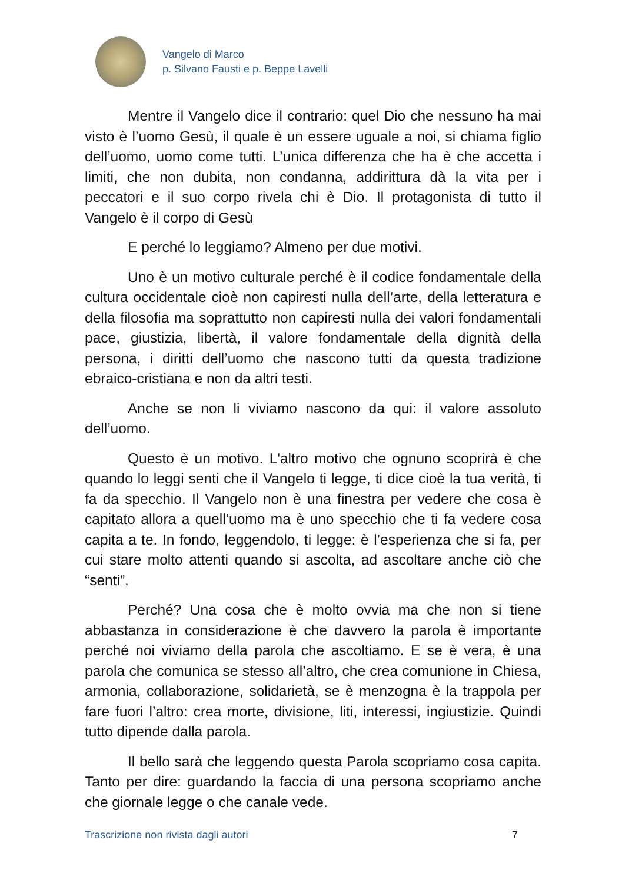Vangelo di Marco
p. Silvano Fausti e p. Beppe Lavelli
Mentre il Vangelo dice il contrario: quel Dio che nessuno ha mai visto è l’uomo Gesù, il quale è un essere uguale a noi, si chiama figlio dell’uomo, uomo come tutti. L’unica differenza che ha è che accetta i limiti, che non dubita, non condanna, addirittura dà la vita per i peccatori e il suo corpo rivela chi è Dio. Il protagonista di tutto il Vangelo è il corpo di Gesù
E perché lo leggiamo? Almeno per due motivi.
Uno è un motivo culturale perché è il codice fondamentale della cultura occidentale cioè non capiresti nulla dell’arte, della letteratura e della filosofia ma soprattutto non capiresti nulla dei valori fondamentali pace, giustizia, libertà, il valore fondamentale della dignità della persona, i diritti dell’uomo che nascono tutti da questa tradizione ebraico-cristiana e non da altri testi.
Anche se non li viviamo nascono da qui: il valore assoluto dell’uomo.
Questo è un motivo. L'altro motivo che ognuno scoprirà è che quando lo leggi senti che il Vangelo ti legge, ti dice cioè la tua verità, ti fa da specchio. Il Vangelo non è una finestra per vedere che cosa è capitato allora a quell’uomo ma è uno specchio che ti fa vedere cosa capita a te. In fondo, leggendolo, ti legge: è l’esperienza che si fa, per cui stare molto attenti quando si ascolta, ad ascoltare anche ciò che “senti”.
Perché? Una cosa che è molto ovvia ma che non si tiene abbastanza in considerazione è che davvero la parola è importante perché noi viviamo della parola che ascoltiamo. E se è vera, è una parola che comunica se stesso all’altro, che crea comunione in Chiesa, armonia, collaborazione, solidarietà, se è menzogna è la trappola per fare fuori l’altro: crea morte, divisione, liti, interessi, ingiustizie. Quindi tutto dipende dalla parola.
Il bello sarà che leggendo questa Parola scopriamo cosa capita. Tanto per dire: guardando la faccia di una persona scopriamo anche che giornale legge o che canale vede.
Trascrizione non rivista dagli autori 7